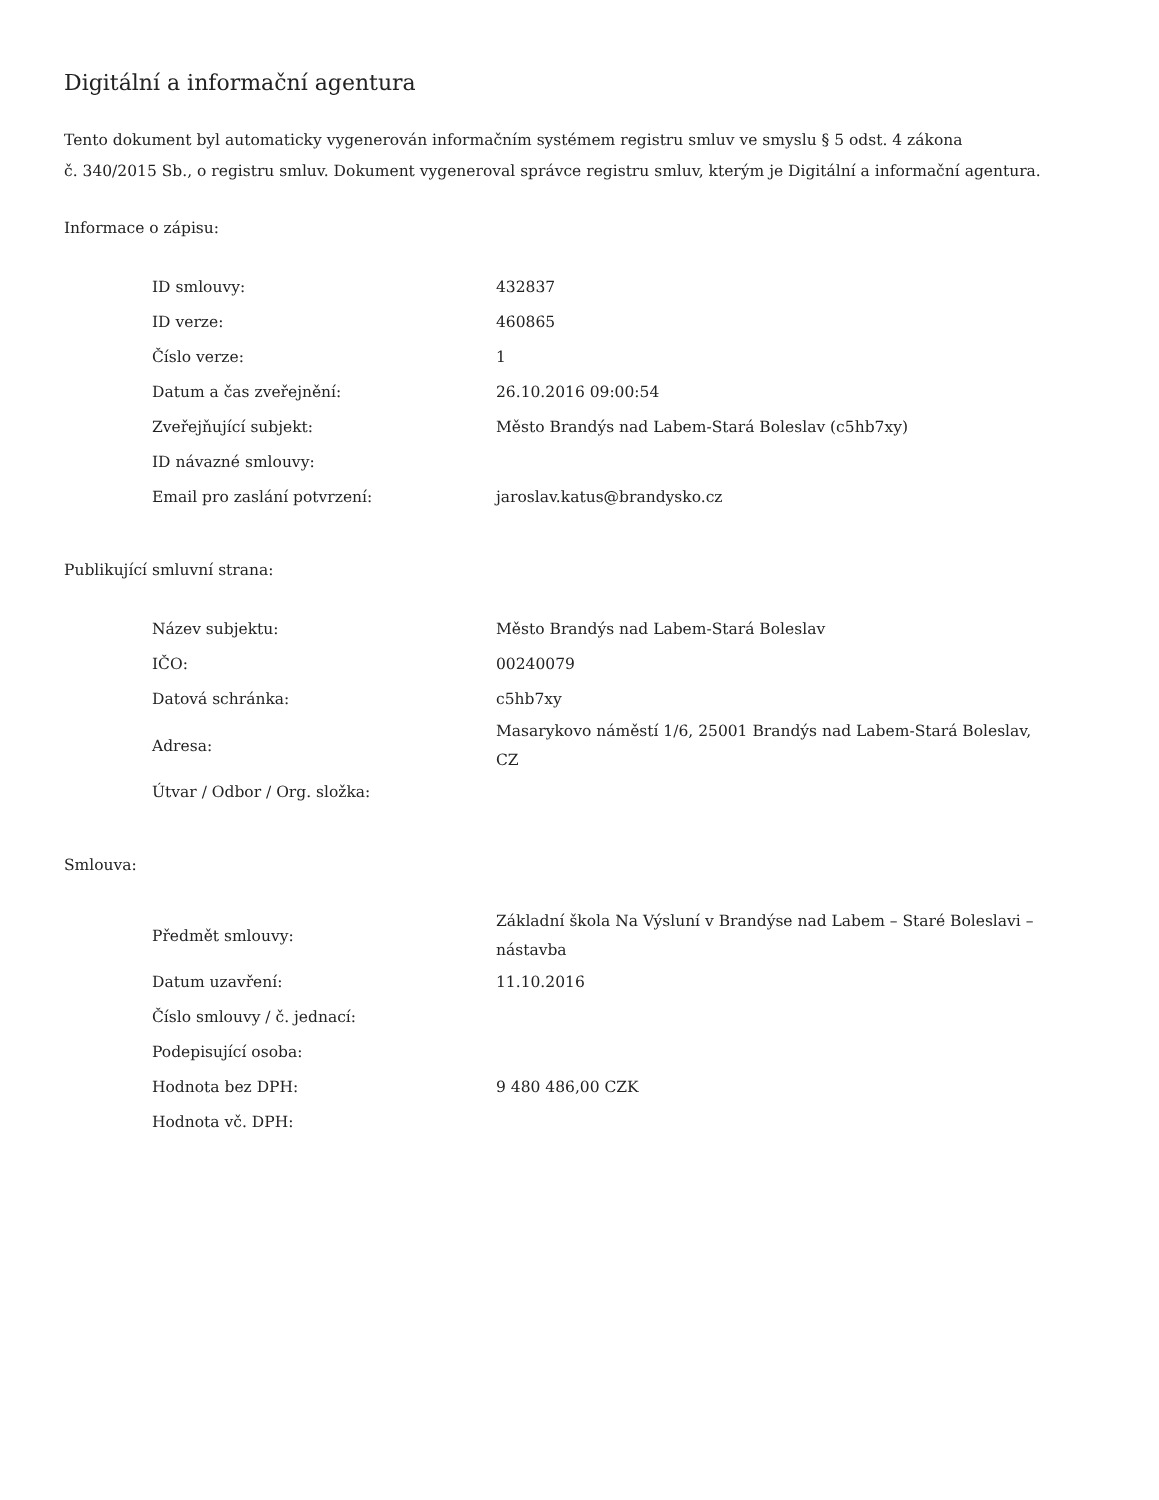Digitální a informační agentura
Tento dokument byl automaticky vygenerován informačním systémem registru smluv ve smyslu § 5 odst. 4 zákona
č. 340/2015 Sb., o registru smluv. Dokument vygeneroval správce registru smluv, kterým je Digitální a informační agentura.
Informace o zápisu:
| ID smlouvy: | 432837 |
| ID verze: | 460865 |
| Číslo verze: | 1 |
| Datum a čas zveřejnění: | 26.10.2016 09:00:54 |
| Zveřejňující subjekt: | Město Brandýs nad Labem-Stará Boleslav (c5hb7xy) |
| ID návazné smlouvy: | |
| Email pro zaslání potvrzení: | jaroslav.katus@brandysko.cz |
Publikující smluvní strana:
| Název subjektu: | Město Brandýs nad Labem-Stará Boleslav |
| IČO: | 00240079 |
| Datová schránka: | c5hb7xy |
| Adresa: | Masarykovo náměstí 1/6, 25001 Brandýs nad Labem-Stará Boleslav, CZ |
| Útvar / Odbor / Org. složka: | |
Smlouva:
| Předmět smlouvy: | Základní škola Na Výsluní v Brandýse nad Labem – Staré Boleslavi – nástavba |
| Datum uzavření: | 11.10.2016 |
| Číslo smlouvy / č. jednací: | |
| Podepisující osoba: | |
| Hodnota bez DPH: | 9 480 486,00 CZK |
| Hodnota vč. DPH: | |